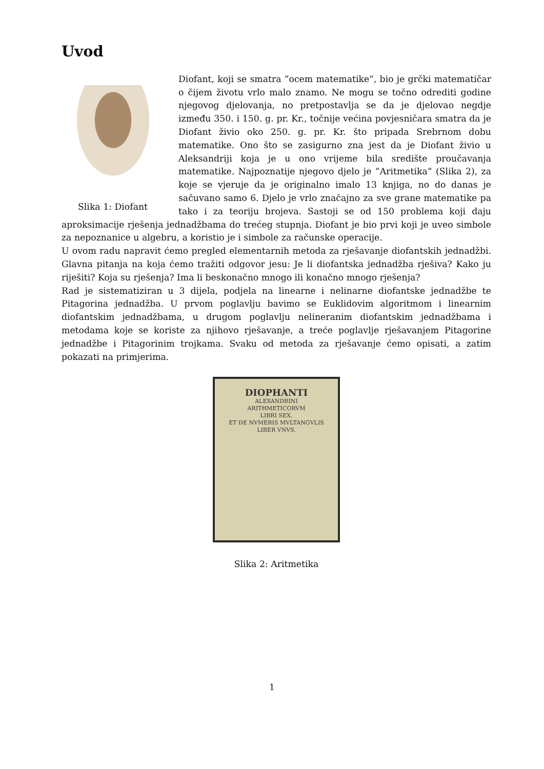Uvod
Slika 1: Diofant
Diofant, koji se smatra ”ocem matematike”, bio je grčki matematičar o čijem životu vrlo malo znamo. Ne mogu se točno odrediti godine njegovog djelovanja, no pretpostavlja se da je djelovao negdje između 350. i 150. g. pr. Kr., točnije većina povjesničara smatra da je Diofant živio oko 250. g. pr. Kr. što pripada Srebrnom dobu matematike. Ono što se zasigurno zna jest da je Diofant živio u Aleksandriji koja je u ono vrijeme bila središte proučavanja matematike. Najpoznatije njegovo djelo je ”Aritmetika” (Slika 2), za koje se vjeruje da je originalno imalo 13 knjiga, no do danas je sačuvano samo 6. Djelo je vrlo značajno za sve grane matematike pa tako i za teoriju brojeva. Sastoji se od 150 problema koji daju aproksimacije rješenja jednadžbama do trećeg stupnja. Diofant je bio prvi koji je uveo simbole za nepoznanice u algebru, a koristio je i simbole za računske operacije.
U ovom radu napravit ćemo pregled elementarnih metoda za rješavanje diofantskih jednadžbi. Glavna pitanja na koja ćemo tražiti odgovor jesu: Je li diofantska jednadžba rješiva? Kako ju riješiti? Koja su rješenja? Ima li beskonačno mnogo ili konačno mnogo rješenja?
Rad je sistematiziran u 3 dijela, podjela na linearne i nelinarne diofantske jednadžbe te Pitagorina jednadžba. U prvom poglavlju bavimo se Euklidovim algoritmom i linearnim diofantskim jednadžbama, u drugom poglavlju nelineranim diofantskim jednadžbama i metodama koje se koriste za njihovo rješavanje, a treće poglavlje rješavanjem Pitagorine jednadžbe i Pitagorinim trojkama. Svaku od metoda za rješavanje ćemo opisati, a zatim pokazati na primjerima.
DIOPHANTI
ALEXANDRINI
ARITHMETICORVM
LIBRI SEX,
ET DE NVMERIS MVLTANGVLIS
LIBER VNVS.
Slika 2: Aritmetika
1